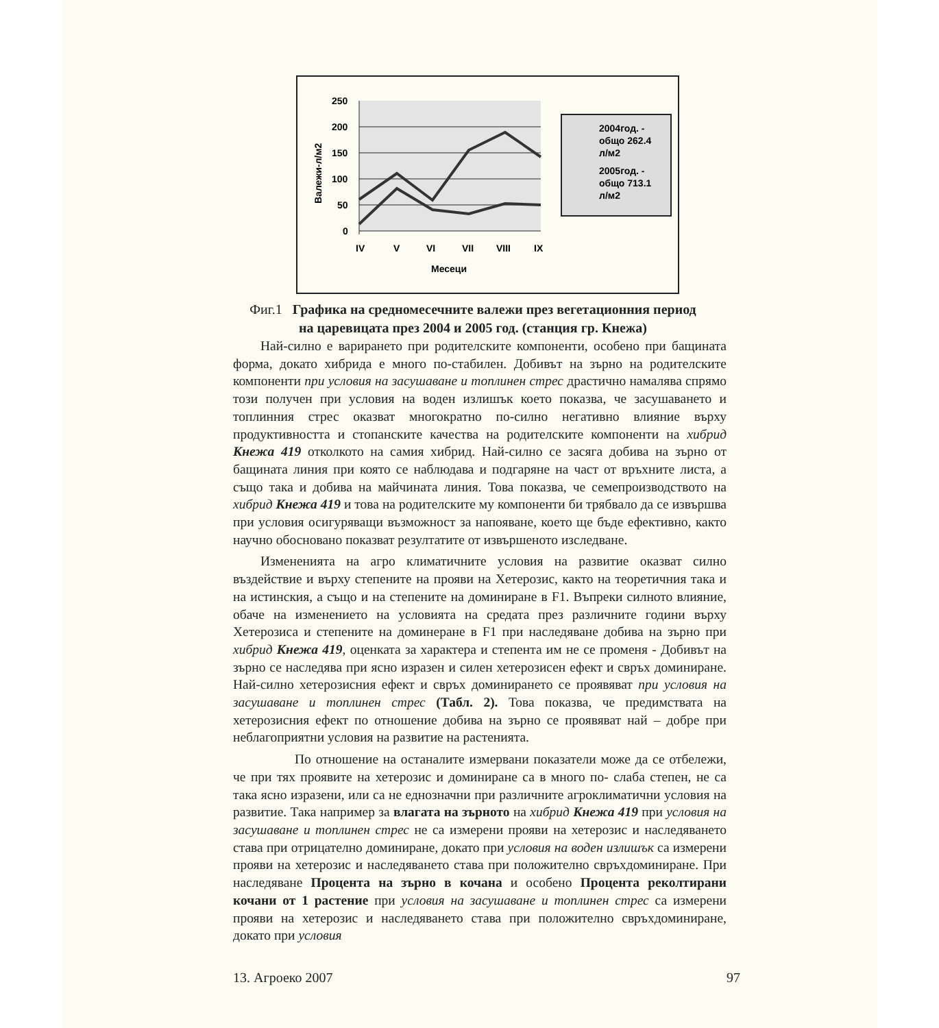250
200
150
100
50
0
IV
V
VI
VII
VIII
IX
Месеци
Валежи-л/м2
2004год. -
общо 262.4
л/м2
2005год. -
общо 713.1
л/м2
Фиг.1 Графика на средномесечните валежи през вегетационния период
на царевицата през 2004 и 2005 год. (станция гр. Кнежа)
Най-силно е варирането при родителските компоненти, особено при бащината форма, докато хибрида е много по-стабилен. Добивът на зърно на родителските компоненти при условия на засушаване и топлинен стрес драстично намалява спрямо този получен при условия на воден излишък което показва, че засушаването и топлинния стрес оказват многократно по-силно негативно влияние върху продуктивността и стопанските качества на родителските компоненти на хибрид Кнежа 419 отколкото на самия хибрид. Най-силно се засяга добива на зърно от бащината линия при която се наблюдава и подгаряне на част от връхните листа, а също така и добива на майчината линия. Това показва, че семепроизводството на хибрид Кнежа 419 и това на родителските му компоненти би трябвало да се извършва при условия осигуряващи възможност за напояване, което ще бъде ефективно, както научно обосновано показват резултатите от извършеното изследване.
Измененията на агро климатичните условия на развитие оказват силно въздействие и върху степените на прояви на Хетерозис, както на теоретичния така и на истинския, а също и на степените на доминиране в F1. Въпреки силното влияние, обаче на изменението на условията на средата през различните години върху Хетерозиса и степените на доминеране в F1 при наследяване добива на зърно при хибрид Кнежа 419, оценката за характера и степента им не се променя - Добивът на зърно се наследява при ясно изразен и силен хетерозисен ефект и свръх доминиране. Най-силно хетерозисния ефект и свръх доминирането се проявяват при условия на засушаване и топлинен стрес (Табл. 2). Това показва, че предимствата на хетерозисния ефект по отношение добива на зърно се проявяват най – добре при неблагоприятни условия на развитие на растенията.
По отношение на останалите измервани показатели може да се отбележи, че при тях проявите на хетерозис и доминиране са в много по- слаба степен, не са така ясно изразени, или са не еднозначни при различните агроклиматични условия на развитие. Така например за влагата на зърното на хибрид Кнежа 419 при условия на засушаване и топлинен стрес не са измерени прояви на хетерозис и наследяването става при отрицателно доминиране, докато при условия на воден излишък са измерени прояви на хетерозис и наследяването става при положително свръхдоминиране. При наследяване Процента на зърно в кочана и особено Процента реколтирани кочани от 1 растение при условия на засушаване и топлинен стрес са измерени прояви на хетерозис и наследяването става при положително свръхдоминиране, докато при условия
13. Агроеко 2007 97